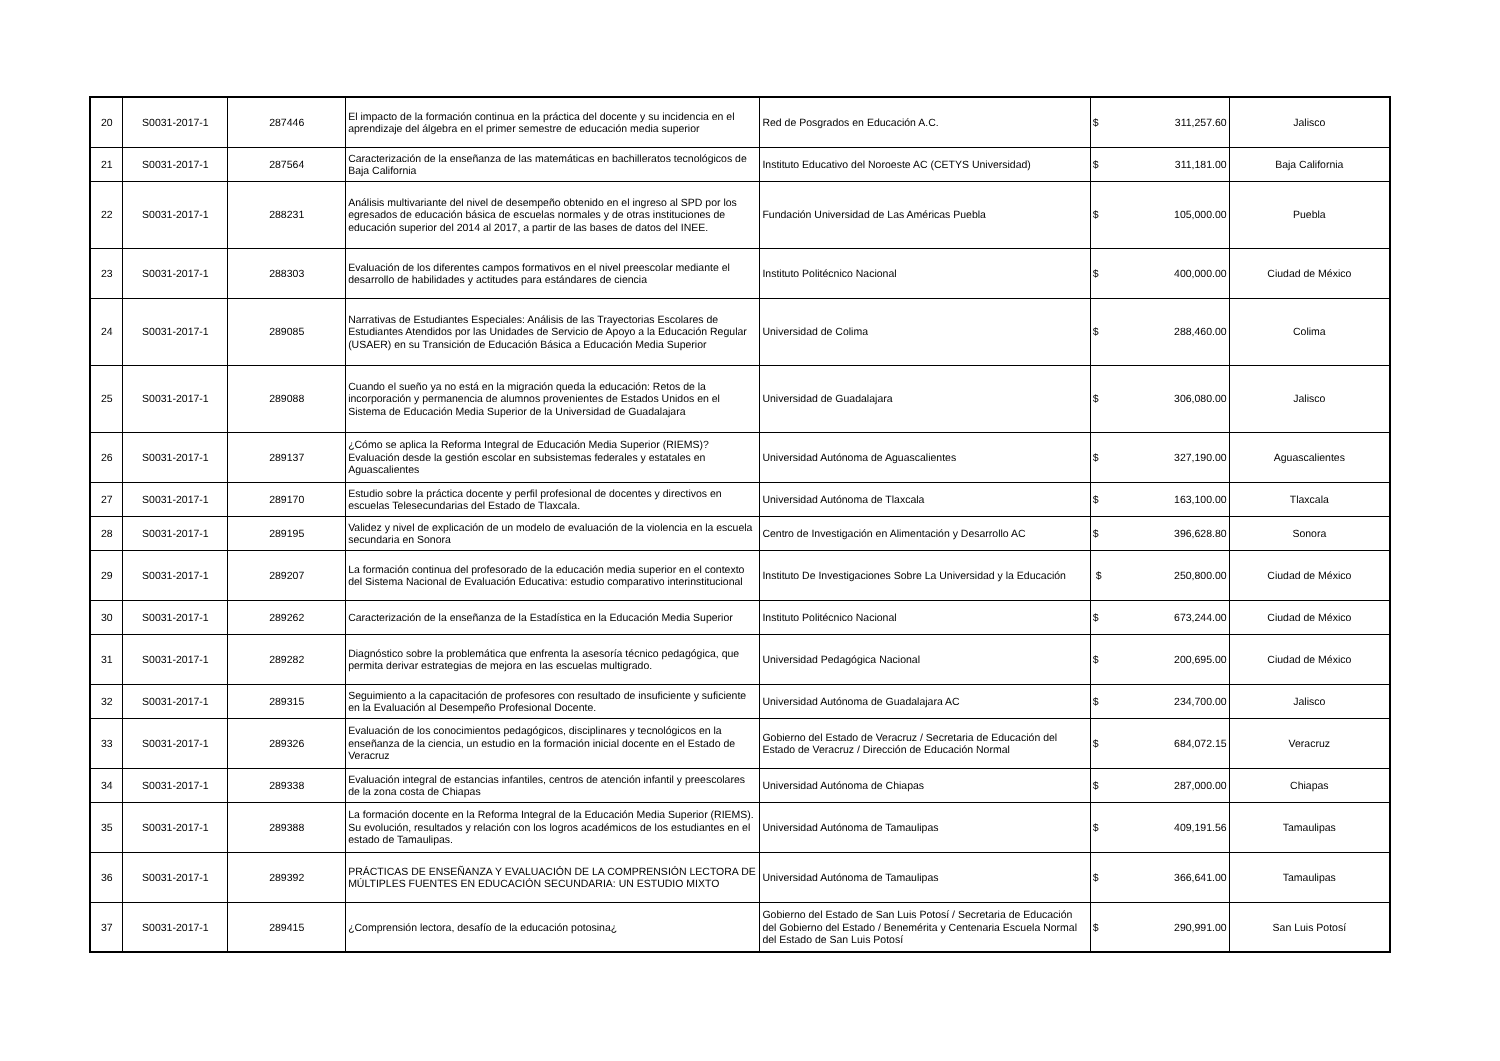| 20 | S0031-2017-1 | 287446 | El impacto de la formación continua en la práctica del docente y su incidencia en el aprendizaje del álgebra en el primer semestre de educación media superior | Red de Posgrados en Educación A.C. | $ 311,257.60 | Jalisco |
| 21 | S0031-2017-1 | 287564 | Caracterización de la enseñanza de las matemáticas en bachilleratos tecnológicos de Baja California | Instituto Educativo del Noroeste AC (CETYS Universidad) | $ 311,181.00 | Baja California |
| 22 | S0031-2017-1 | 288231 | Análisis multivariante del nivel de desempeño obtenido en el ingreso al SPD por los egresados de educación básica de escuelas normales y de otras instituciones de educación superior del 2014 al 2017, a partir de las bases de datos del INEE. | Fundación Universidad de Las Américas Puebla | $ 105,000.00 | Puebla |
| 23 | S0031-2017-1 | 288303 | Evaluación de los diferentes campos formativos en el nivel preescolar mediante el desarrollo de habilidades y actitudes para estándares de ciencia | Instituto Politécnico Nacional | $ 400,000.00 | Ciudad de México |
| 24 | S0031-2017-1 | 289085 | Narrativas de Estudiantes Especiales: Análisis de las Trayectorias Escolares de Estudiantes Atendidos por las Unidades de Servicio de Apoyo a la Educación Regular (USAER) en su Transición de Educación Básica a Educación Media Superior | Universidad de Colima | $ 288,460.00 | Colima |
| 25 | S0031-2017-1 | 289088 | Cuando el sueño ya no está en la migración queda la educación: Retos de la incorporación y permanencia de alumnos provenientes de Estados Unidos en el Sistema de Educación Media Superior de la Universidad de Guadalajara | Universidad de Guadalajara | $ 306,080.00 | Jalisco |
| 26 | S0031-2017-1 | 289137 | ¿Cómo se aplica la Reforma Integral de Educación Media Superior (RIEMS)? Evaluación desde la gestión escolar en subsistemas federales y estatales en Aguascalientes | Universidad Autónoma de Aguascalientes | $ 327,190.00 | Aguascalientes |
| 27 | S0031-2017-1 | 289170 | Estudio sobre la práctica docente y perfil profesional de docentes y directivos en escuelas Telesecundarias del Estado de Tlaxcala. | Universidad Autónoma de Tlaxcala | $ 163,100.00 | Tlaxcala |
| 28 | S0031-2017-1 | 289195 | Validez y nivel de explicación de un modelo de evaluación de la violencia en la escuela secundaria en Sonora | Centro de Investigación en Alimentación y Desarrollo AC | $ 396,628.80 | Sonora |
| 29 | S0031-2017-1 | 289207 | La formación continua del profesorado de la educación media superior en el contexto del Sistema Nacional de Evaluación Educativa: estudio comparativo interinstitucional | Instituto De Investigaciones Sobre La Universidad y la Educación | $ 250,800.00 | Ciudad de México |
| 30 | S0031-2017-1 | 289262 | Caracterización de la enseñanza de la Estadística en la Educación Media Superior | Instituto Politécnico Nacional | $ 673,244.00 | Ciudad de México |
| 31 | S0031-2017-1 | 289282 | Diagnóstico sobre la problemática que enfrenta la asesoría técnico pedagógica, que permita derivar estrategias de mejora en las escuelas multigrado. | Universidad Pedagógica Nacional | $ 200,695.00 | Ciudad de México |
| 32 | S0031-2017-1 | 289315 | Seguimiento a la capacitación de profesores con resultado de insuficiente y suficiente en la Evaluación al Desempeño Profesional Docente. | Universidad Autónoma de Guadalajara AC | $ 234,700.00 | Jalisco |
| 33 | S0031-2017-1 | 289326 | Evaluación de los conocimientos pedagógicos, disciplinares y tecnológicos en la enseñanza de la ciencia, un estudio en la formación inicial docente en el Estado de Veracruz | Gobierno del Estado de Veracruz / Secretaria de Educación del Estado de Veracruz / Dirección de Educación Normal | $ 684,072.15 | Veracruz |
| 34 | S0031-2017-1 | 289338 | Evaluación integral de estancias infantiles, centros de atención infantil y preescolares de la zona costa de Chiapas | Universidad Autónoma de Chiapas | $ 287,000.00 | Chiapas |
| 35 | S0031-2017-1 | 289388 | La formación docente en la Reforma Integral de la Educación Media Superior (RIEMS). Su evolución, resultados y relación con los logros académicos de los estudiantes en el estado de Tamaulipas. | Universidad Autónoma de Tamaulipas | $ 409,191.56 | Tamaulipas |
| 36 | S0031-2017-1 | 289392 | PRÁCTICAS DE ENSEÑANZA Y EVALUACIÓN DE LA COMPRENSIÓN LECTORA DE MÚLTIPLES FUENTES EN EDUCACIÓN SECUNDARIA: UN ESTUDIO MIXTO | Universidad Autónoma de Tamaulipas | $ 366,641.00 | Tamaulipas |
| 37 | S0031-2017-1 | 289415 | ¿Comprensión lectora, desafío de la educación potosina¿ | Gobierno del Estado de San Luis Potosí / Secretaria de Educación del Gobierno del Estado / Benemérita y Centenaria Escuela Normal del Estado de San Luis Potosí | $ 290,991.00 | San Luis Potosí |